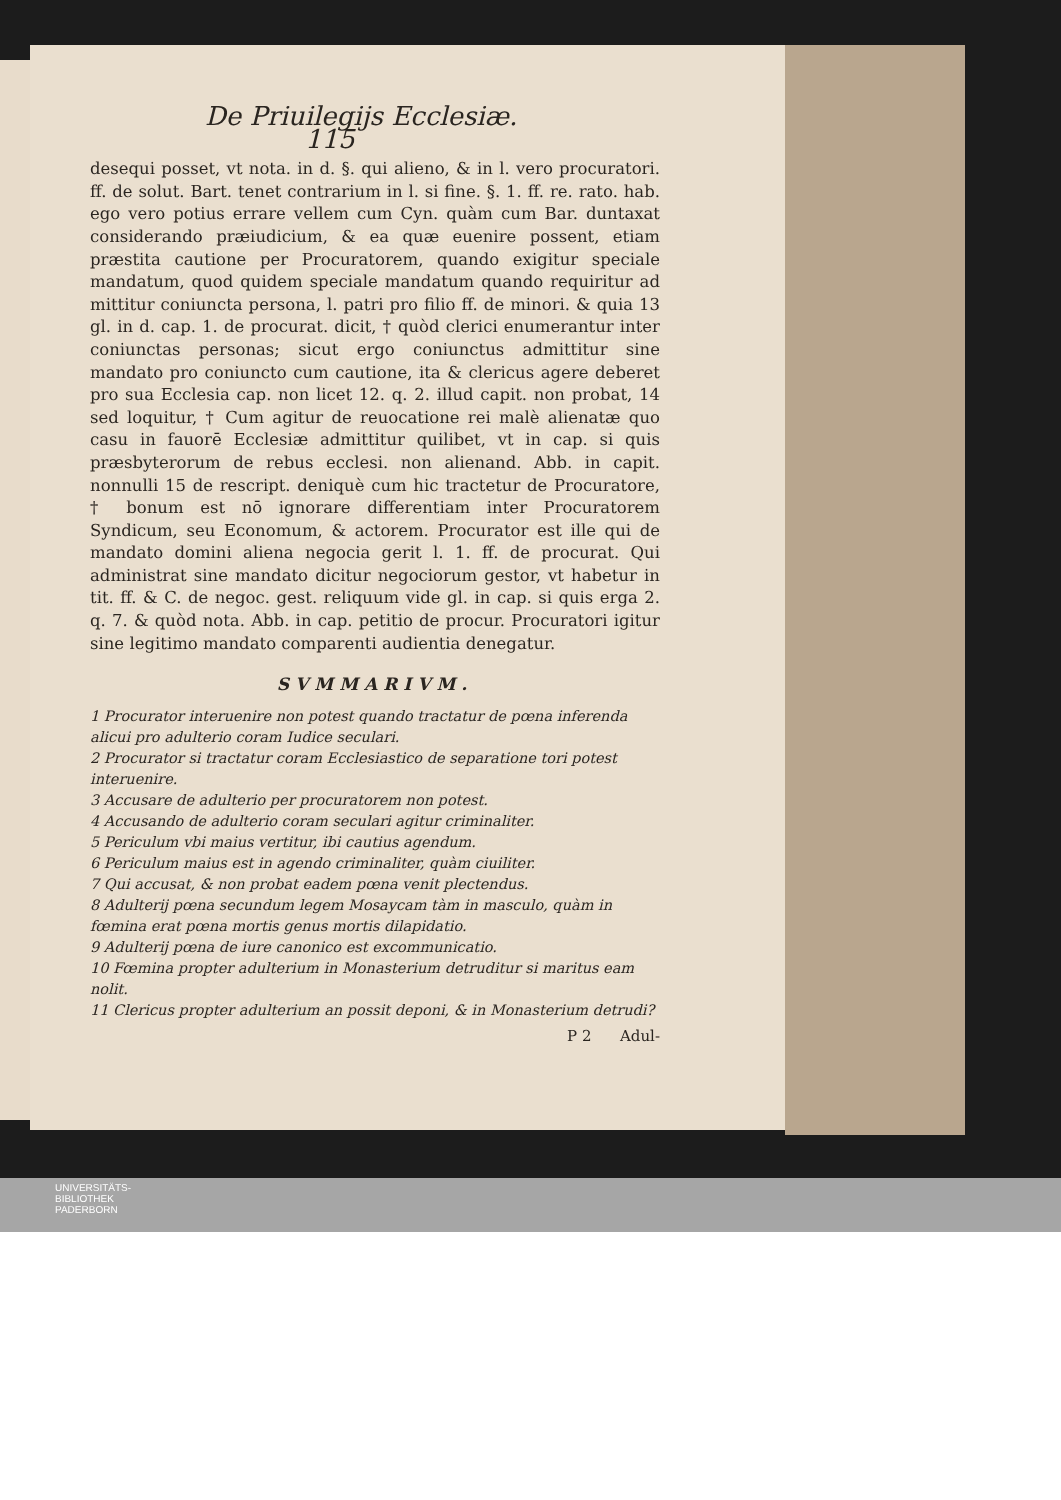De Priuilegijs Ecclesiæ. 115
desequi posset, vt nota. in d. §. qui alieno, & in l. vero procuratori. ff. de solut. Bart. tenet contrarium in l. si fine. §. 1. ff. re. rato. hab. ego vero potius errare vellem cum Cyn. quàm cum Bar. duntaxat considerando præiudicium, & ea quæ euenire possent, etiam præstita cautione per Procuratorem, quando exigitur speciale mandatum, quod quidem speciale mandatum quando requiritur ad mittitur coniuncta persona, l. patri pro filio ff. de minori. & quia 13 gl. in d. cap. 1. de procurat. dicit, † quòd clerici enumerantur inter coniunctas personas; sicut ergo coniunctus admittitur sine mandato pro coniuncto cum cautione, ita & clericus agere deberet pro sua Ecclesia cap. non licet 12. q. 2. illud capit. non probat, 14 sed loquitur, † Cum agitur de reuocatione rei malè alienatæ quo casu in fauorē Ecclesiæ admittitur quilibet, vt in cap. si quis præsbyterorum de rebus ecclesi. non alienand. Abb. in capit. nonnulli 15 de rescript. deniquè cum hic tractetur de Procuratore, † bonum est nō ignorare differentiam inter Procuratorem Syndicum, seu Economum, & actorem. Procurator est ille qui de mandato domini aliena negocia gerit l. 1. ff. de procurat. Qui administrat sine mandato dicitur negociorum gestor, vt habetur in tit. ff. & C. de negoc. gest. reliquum vide gl. in cap. si quis erga 2. q. 7. & quòd nota. Abb. in cap. petitio de procur. Procuratori igitur sine legitimo mandato comparenti audientia denegatur.
SVMMARIVM.
1 Procurator interuenire non potest quando tractatur de pœna inferenda alicui pro adulterio coram Iudice seculari.
2 Procurator si tractatur coram Ecclesiastico de separatione tori potest interuenire.
3 Accusare de adulterio per procuratorem non potest.
4 Accusando de adulterio coram seculari agitur criminaliter.
5 Periculum vbi maius vertitur, ibi cautius agendum.
6 Periculum maius est in agendo criminaliter, quàm ciuiliter.
7 Qui accusat, & non probat eadem pœna venit plectendus.
8 Adulterij pœna secundum legem Mosaycam tàm in masculo, quàm in fœmina erat pœna mortis genus mortis dilapidatio.
9 Adulterij pœna de iure canonico est excommunicatio.
10 Fœmina propter adulterium in Monasterium detruditur si maritus eam nolit.
11 Clericus propter adulterium an possit deponi, & in Monasterium detrudi?
P 2 Adul-
UNIVERSITÄTS-
BIBLIOTHEK
PADERBORN